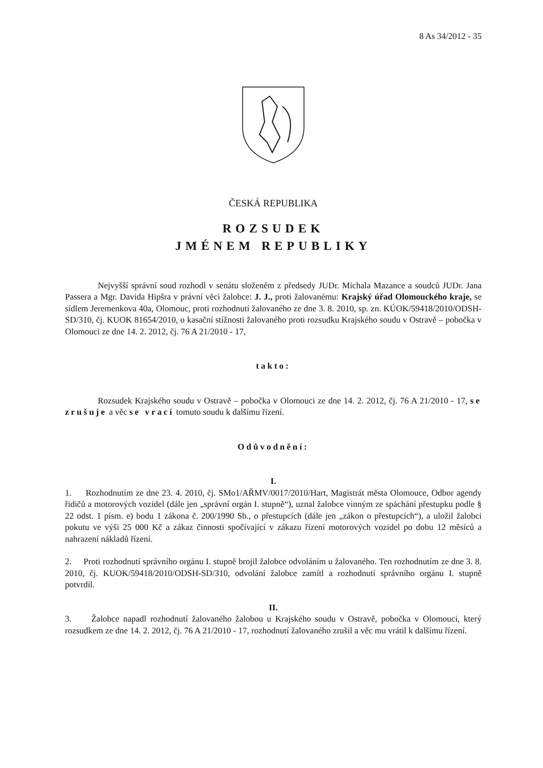8 As 34/2012 - 35
ČESKÁ REPUBLIKA
ROZSUDEK
JMÉNEM REPUBLIKY
Nejvyšší správní soud rozhodl v senátu složeném z předsedy JUDr. Michala Mazance a soudců JUDr. Jana Passera a Mgr. Davida Hipšra v právní věci žalobce: J. J., proti žalovanému: Krajský úřad Olomouckého kraje, se sídlem Jeremenkova 40a, Olomouc, proti rozhodnutí žalovaného ze dne 3. 8. 2010, sp. zn. KÚOK/59418/2010/ODSH-SD/310, čj. KUOK 81654/2010, o kasační stížnosti žalovaného proti rozsudku Krajského soudu v Ostravě – pobočka v Olomouci ze dne 14. 2. 2012, čj. 76 A 21/2010 - 17,
takto:
Rozsudek Krajského soudu v Ostravě – pobočka v Olomouci ze dne 14. 2. 2012, čj. 76 A 21/2010 - 17, se zrušuje a věc se vrací tomuto soudu k dalšímu řízení.
Odůvodnění:
I.
1. Rozhodnutím ze dne 23. 4. 2010, čj. SMo1/AŘMV/0017/2010/Hart, Magistrát města Olomouce, Odbor agendy řidičů a motorových vozidel (dále jen „správní orgán I. stupně“), uznal žalobce vinným ze spáchání přestupku podle § 22 odst. 1 písm. e) bodu 1 zákona č. 200/1990 Sb., o přestupcích (dále jen „zákon o přestupcích“), a uložil žalobci pokutu ve výši 25 000 Kč a zákaz činnosti spočívající v zákazu řízení motorových vozidel po dobu 12 měsíců a nahrazení nákladů řízení.
2. Proti rozhodnutí správního orgánu I. stupně brojil žalobce odvoláním u žalovaného. Ten rozhodnutím ze dne 3. 8. 2010, čj. KUOK/59418/2010/ODSH-SD/310, odvolání žalobce zamítl a rozhodnutí správního orgánu I. stupně potvrdil.
II.
3. Žalobce napadl rozhodnutí žalovaného žalobou u Krajského soudu v Ostravě, pobočka v Olomouci, který rozsudkem ze dne 14. 2. 2012, čj. 76 A 21/2010 - 17, rozhodnutí žalovaného zrušil a věc mu vrátil k dalšímu řízení.